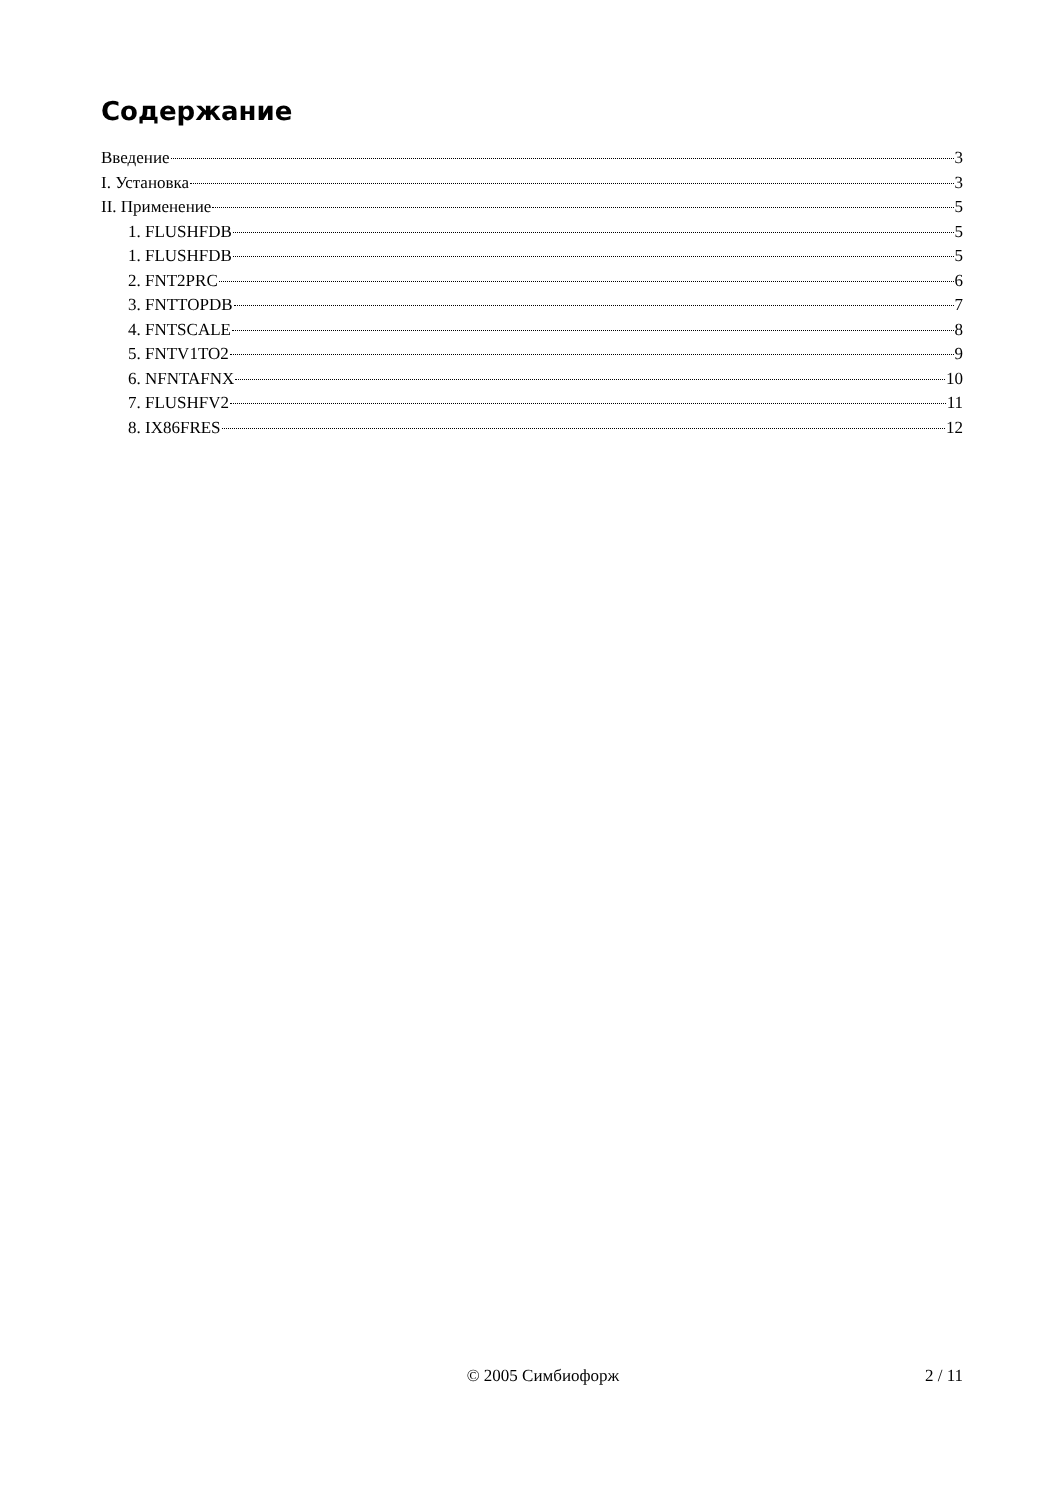Содержание
Введение 3
I. Установка 3
II. Применение 5
1. FLUSHFDB 5
1. FLUSHFDB 5
2. FNT2PRC 6
3. FNTTOPDB 7
4. FNTSCALE 8
5. FNTV1TO2 9
6. NFNTAFNX 10
7. FLUSHFV2 11
8. IX86FRES 12
© 2005 Симбиофорж 2 / 11